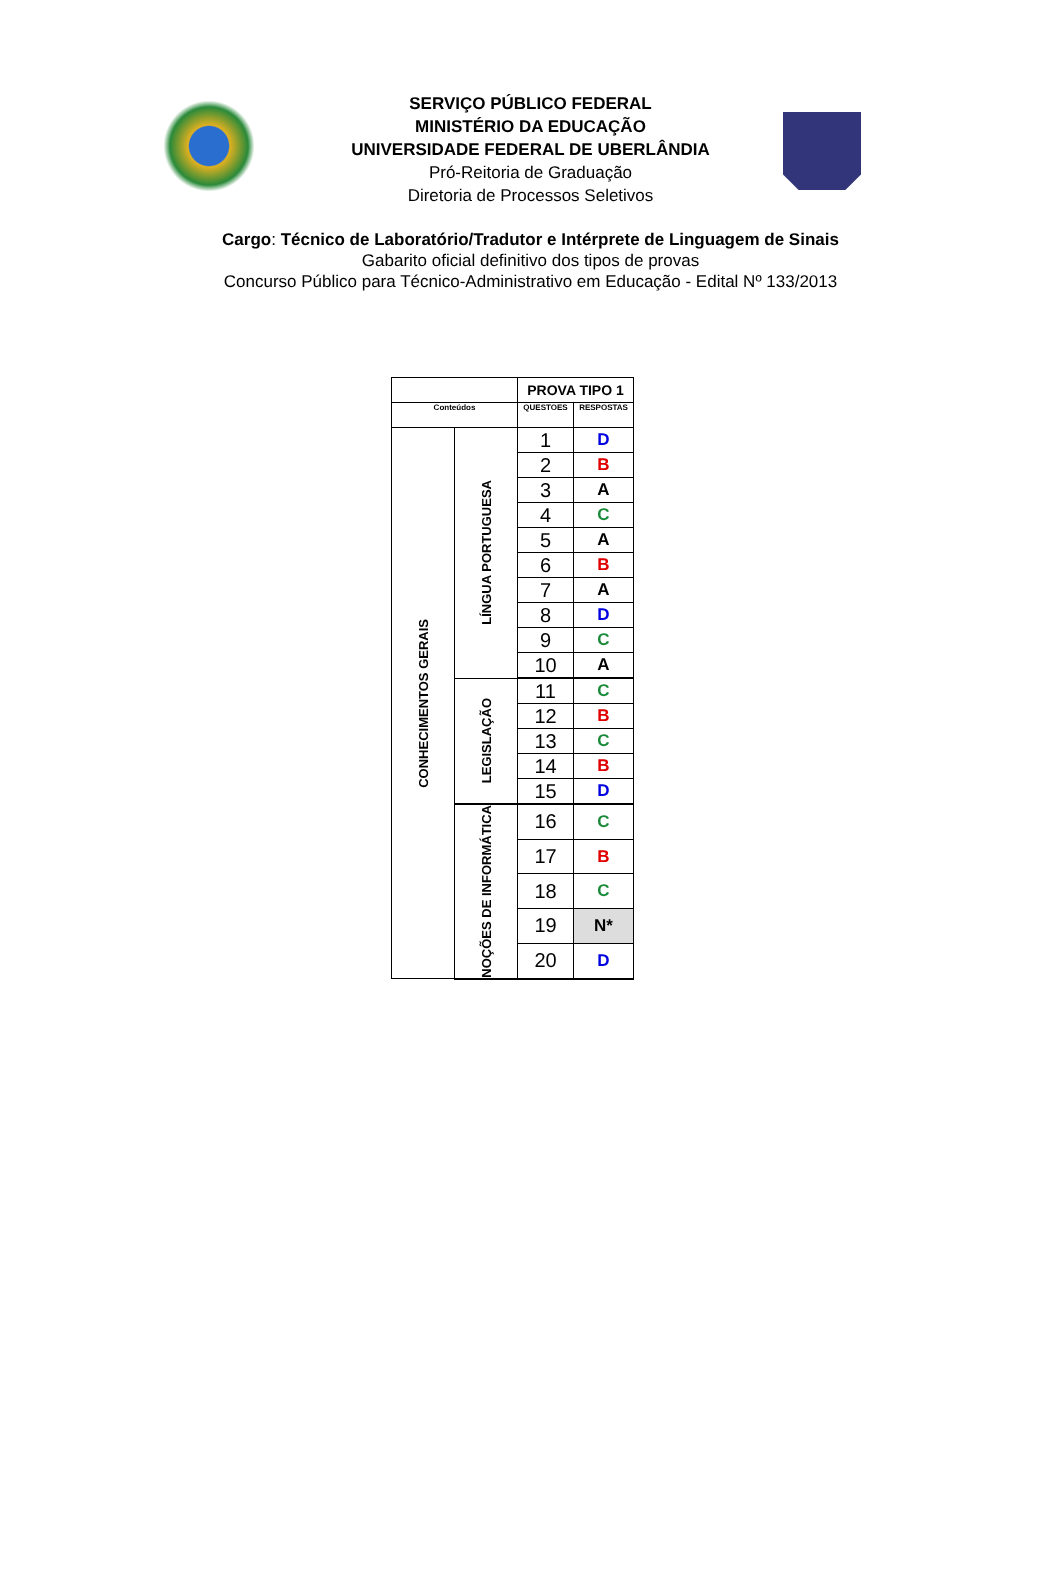SERVIÇO PÚBLICO FEDERAL
MINISTÉRIO DA EDUCAÇÃO
UNIVERSIDADE FEDERAL DE UBERLÂNDIA
Pró-Reitoria de Graduação
Diretoria de Processos Seletivos
Cargo: Técnico de Laboratório/Tradutor e Intérprete de Linguagem de Sinais
Gabarito oficial definitivo dos tipos de provas
Concurso Público para Técnico-Administrativo em Educação - Edital Nº 133/2013
| | | PROVA TIPO 1 | |
| --- | --- | --- | --- |
| Conteúdos | | QUESTOES | RESPOSTAS |
| CONHECIMENTOS GERAIS | LÍNGUA PORTUGUESA | 1 | D |
| | | 2 | B |
| | | 3 | A |
| | | 4 | C |
| | | 5 | A |
| | | 6 | B |
| | | 7 | A |
| | | 8 | D |
| | | 9 | C |
| | | 10 | A |
| | LEGISLAÇÃO | 11 | C |
| | | 12 | B |
| | | 13 | C |
| | | 14 | B |
| | | 15 | D |
| | NOÇÕES DE INFORMÁTICA | 16 | C |
| | | 17 | B |
| | | 18 | C |
| | | 19 | N* |
| | | 20 | D |